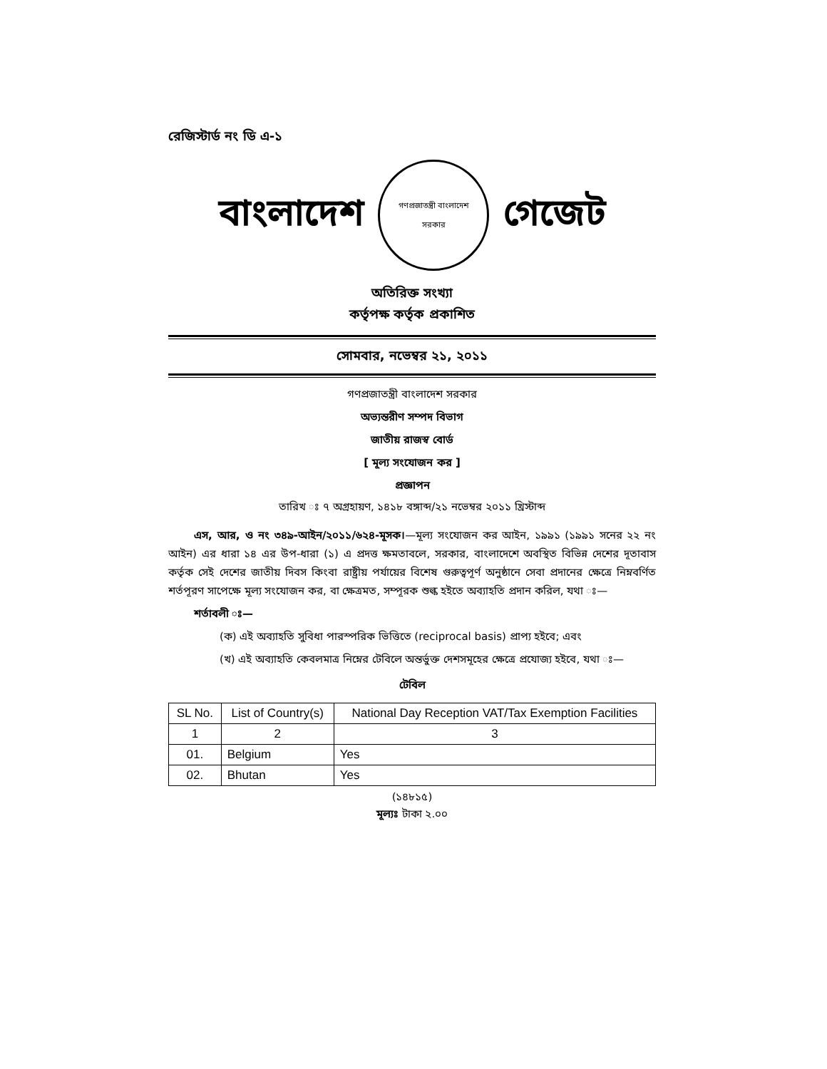রেজিস্টার্ড নং ডি এ-১
বাংলাদেশ
গণপ্রজাতন্ত্রী বাংলাদেশ
সরকার
গেজেট
অতিরিক্ত সংখ্যা
কর্তৃপক্ষ কর্তৃক প্রকাশিত
সোমবার, নভেম্বর ২১, ২০১১
গণপ্রজাতন্ত্রী বাংলাদেশ সরকার
অভ্যন্তরীণ সম্পদ বিভাগ
জাতীয় রাজস্ব বোর্ড
[ মূল্য সংযোজন কর ]
প্রজ্ঞাপন
তারিখ ঃ ৭ অগ্রহায়ণ, ১৪১৮ বঙ্গাব্দ/২১ নভেম্বর ২০১১ খ্রিস্টাব্দ
এস, আর, ও নং ৩৪৯-আইন/২০১১/৬২৪-মূসক।—মূল্য সংযোজন কর আইন, ১৯৯১ (১৯৯১ সনের ২২ নং আইন) এর ধারা ১৪ এর উপ-ধারা (১) এ প্রদত্ত ক্ষমতাবলে, সরকার, বাংলাদেশে অবস্থিত বিভিন্ন দেশের দূতাবাস কর্তৃক সেই দেশের জাতীয় দিবস কিংবা রাষ্ট্রীয় পর্যায়ের বিশেষ গুরুত্বপূর্ণ অনুষ্ঠানে সেবা প্রদানের ক্ষেত্রে নিম্নবর্ণিত শর্তপূরণ সাপেক্ষে মূল্য সংযোজন কর, বা ক্ষেত্রমত, সম্পূরক শুল্ক হইতে অব্যাহতি প্রদান করিল, যথা ঃ—
শর্তাবলী ঃ—
(ক) এই অব্যাহতি সুবিধা পারস্পরিক ভিত্তিতে (reciprocal basis) প্রাপ্য হইবে; এবং
(খ) এই অব্যাহতি কেবলমাত্র নিম্নের টেবিলে অন্তর্ভুক্ত দেশসমূহের ক্ষেত্রে প্রযোজ্য হইবে, যথা ঃ—
টেবিল
| SL No. | List of Country(s) | National Day Reception VAT/Tax Exemption Facilities |
| --- | --- | --- |
| 1 | 2 | 3 |
| 01. | Belgium | Yes |
| 02. | Bhutan | Yes |
(১৪৮১৫)
মূল্যঃ টাকা ২.০০